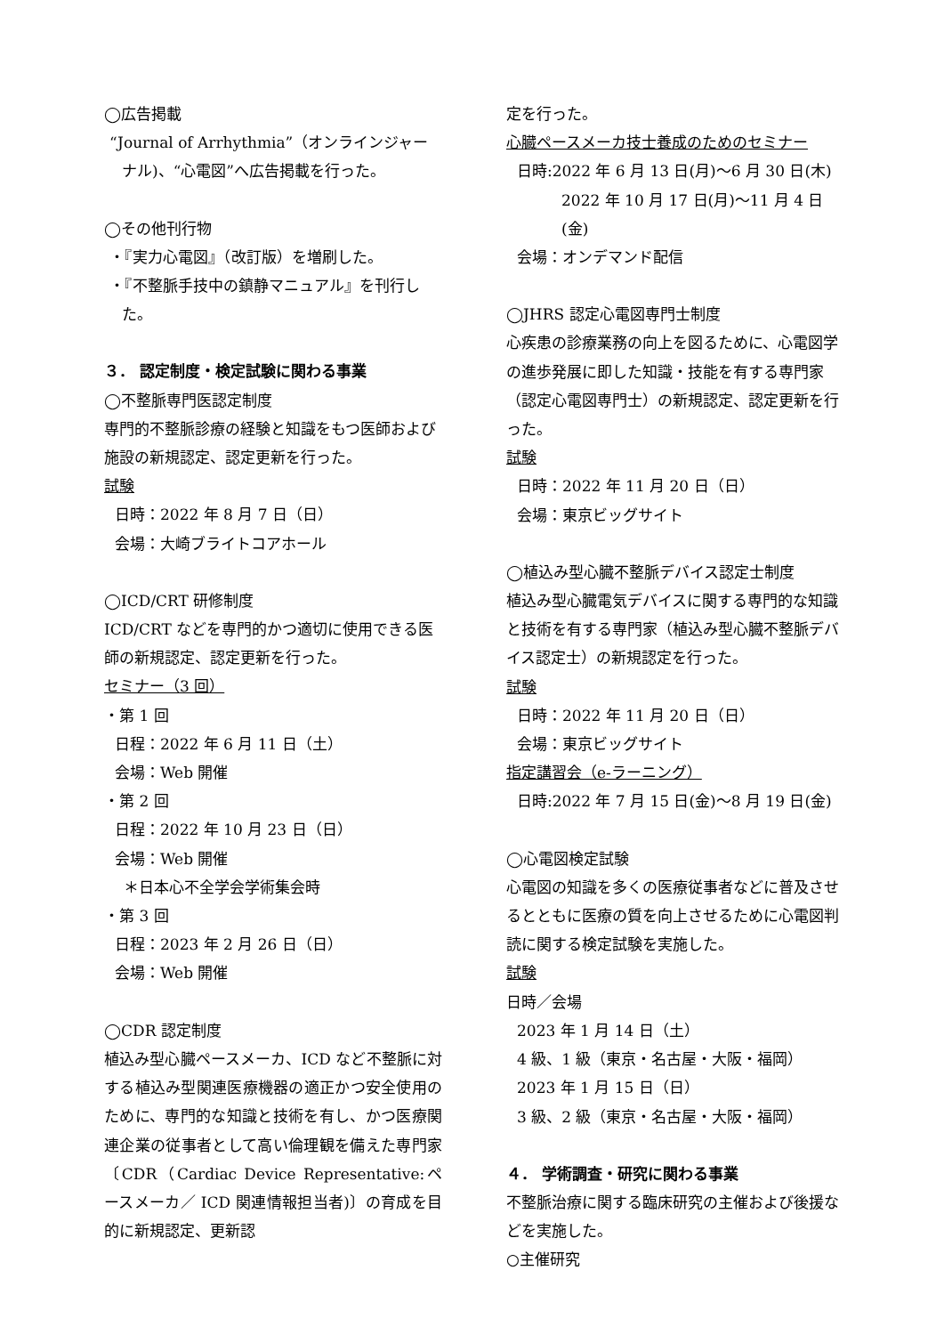◯広告掲載
“Journal of Arrhythmia”（オンラインジャーナル)、“心電図”へ広告掲載を行った。
◯その他刊行物
・『実力心電図』（改訂版）を増刷した。
・『不整脈手技中の鎮静マニュアル』を刊行した。
３． 認定制度・検定試験に関わる事業
◯不整脈専門医認定制度
専門的不整脈診療の経験と知識をもつ医師および施設の新規認定、認定更新を行った。
試験
日時：2022 年 8 月 7 日（日）
会場：大崎ブライトコアホール
◯ICD/CRT 研修制度
ICD/CRT などを専門的かつ適切に使用できる医師の新規認定、認定更新を行った。
セミナー（3 回）
・第 1 回
日程：2022 年 6 月 11 日（土）
会場：Web 開催
・第 2 回
日程：2022 年 10 月 23 日（日）
会場：Web 開催
＊日本心不全学会学術集会時
・第 3 回
日程：2023 年 2 月 26 日（日）
会場：Web 開催
◯CDR 認定制度
植込み型心臓ペースメーカ、ICD など不整脈に対する植込み型関連医療機器の適正かつ安全使用のために、専門的な知識と技術を有し、かつ医療関連企業の従事者として高い倫理観を備えた専門家〔CDR（Cardiac Device Representative:ペースメーカ／ ICD 関連情報担当者)〕の育成を目的に新規認定、更新認
定を行った。
心臓ペースメーカ技士養成のためのセミナー
日時:2022 年 6 月 13 日(月)～6 月 30 日(木)
2022 年 10 月 17 日(月)～11 月 4 日(金)
会場：オンデマンド配信
◯JHRS 認定心電図専門士制度
心疾患の診療業務の向上を図るために、心電図学の進歩発展に即した知識・技能を有する専門家（認定心電図専門士）の新規認定、認定更新を行った。
試験
日時：2022 年 11 月 20 日（日）
会場：東京ビッグサイト
◯植込み型心臓不整脈デバイス認定士制度
植込み型心臓電気デバイスに関する専門的な知識と技術を有する専門家（植込み型心臓不整脈デバイス認定士）の新規認定を行った。
試験
日時：2022 年 11 月 20 日（日）
会場：東京ビッグサイト
指定講習会（e-ラーニング）
日時:2022 年 7 月 15 日(金)～8 月 19 日(金)
◯心電図検定試験
心電図の知識を多くの医療従事者などに普及させるとともに医療の質を向上させるために心電図判読に関する検定試験を実施した。
試験
日時／会場
2023 年 1 月 14 日（土）
4 級、1 級（東京・名古屋・大阪・福岡）
2023 年 1 月 15 日（日）
3 級、2 級（東京・名古屋・大阪・福岡）
４． 学術調査・研究に関わる事業
不整脈治療に関する臨床研究の主催および後援などを実施した。
○主催研究